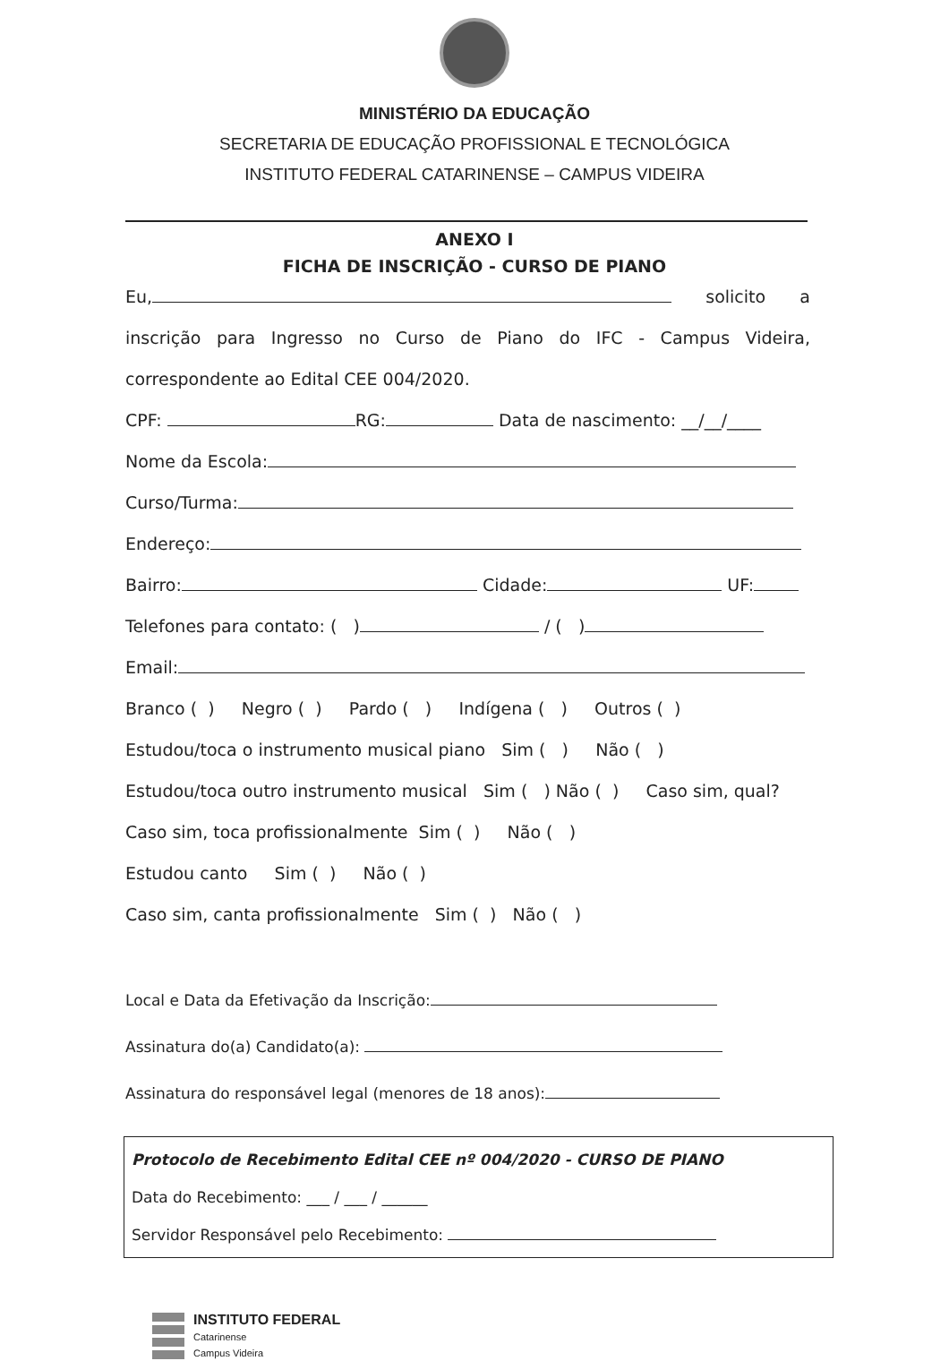MINISTÉRIO DA EDUCAÇÃO
SECRETARIA DE EDUCAÇÃO PROFISSIONAL E TECNOLÓGICA
INSTITUTO FEDERAL CATARINENSE – CAMPUS VIDEIRA
ANEXO I
FICHA DE INSCRIÇÃO - CURSO DE PIANO
Eu, solicito a inscrição para Ingresso no Curso de Piano do IFC - Campus Videira, correspondente ao Edital CEE 004/2020.
CPF: RG: Data de nascimento: __/__/____
Nome da Escola:
Curso/Turma:
Endereço:
Bairro: Cidade: UF:
Telefones para contato: ( ) / ( )
Email:
Branco ( ) Negro ( ) Pardo ( ) Indígena ( ) Outros ( )
Estudou/toca o instrumento musical piano Sim ( ) Não ( )
Estudou/toca outro instrumento musical Sim ( ) Não ( ) Caso sim, qual?
Caso sim, toca profissionalmente Sim ( ) Não ( )
Estudou canto Sim ( ) Não ( )
Caso sim, canta profissionalmente Sim ( ) Não ( )
Local e Data da Efetivação da Inscrição:
Assinatura do(a) Candidato(a):
Assinatura do responsável legal (menores de 18 anos):
Protocolo de Recebimento Edital CEE nº 004/2020 - CURSO DE PIANO
Data do Recebimento: ___ / ___ / ______
Servidor Responsável pelo Recebimento:
INSTITUTO FEDERAL
Catarinense
Campus Videira